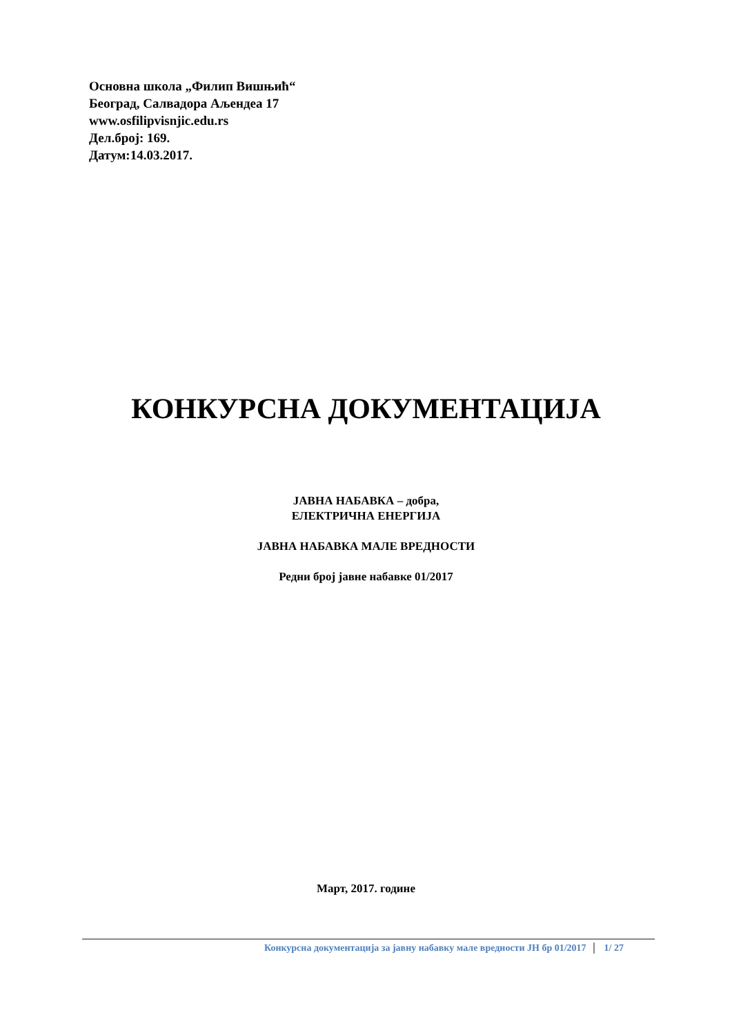Основна школа „Филип Вишњић“
Београд, Салвадора Аљендеа 17
www.osfilipvisnjic.edu.rs
Дел.број: 169.
Датум:14.03.2017.
КОНКУРСНА ДОКУМЕНТАЦИЈА
ЈАВНА НАБАВКА – добра,
ЕЛЕКТРИЧНА ЕНЕРГИЈА
ЈАВНА НАБАВКА МАЛЕ ВРЕДНОСТИ
Редни број јавне набавке 01/2017
Март, 2017. године
Конкурсна документација за јавну набавку мале вредности ЈН бр 01/2017 1/ 27